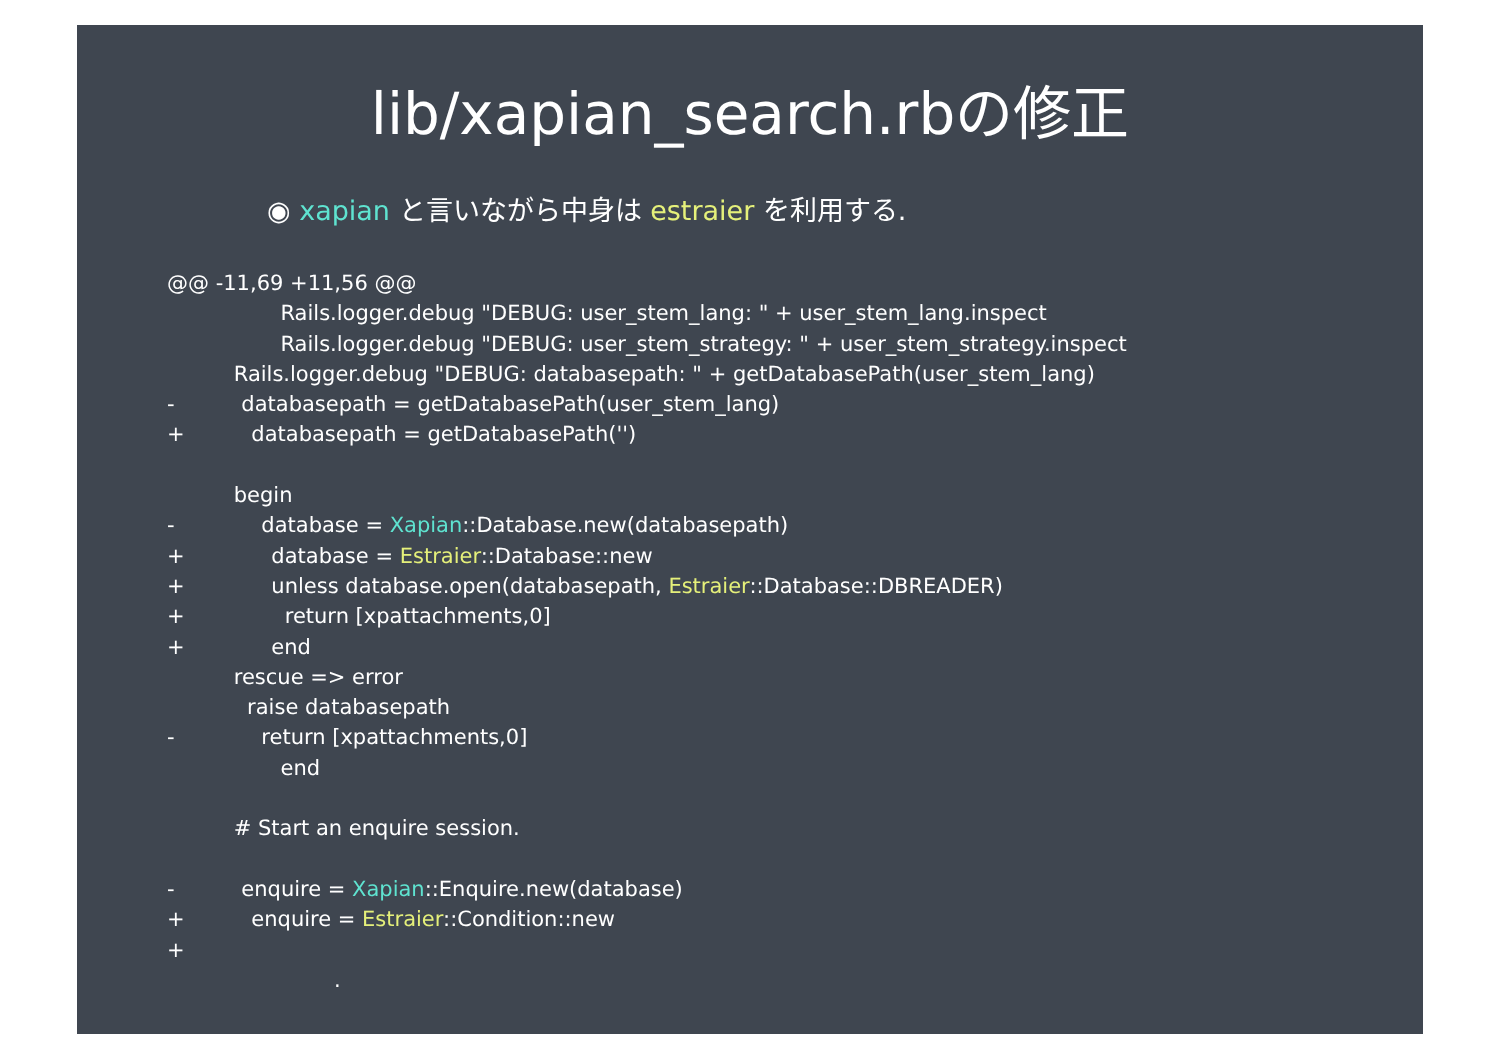lib/xapian_search.rbの修正
◉ xapian と言いながら中身は estraier を利用する.
@@ -11,69 +11,56 @@ Rails.logger.debug "DEBUG: user_stem_lang: " + user_stem_lang.inspect Rails.logger.debug "DEBUG: user_stem_strategy: " + user_stem_strategy.inspect Rails.logger.debug "DEBUG: databasepath: " + getDatabasePath(user_stem_lang) - databasepath = getDatabasePath(user_stem_lang) + databasepath = getDatabasePath('') begin - database = Xapian::Database.new(databasepath) + database = Estraier::Database::new + unless database.open(databasepath, Estraier::Database::DBREADER) + return [xpattachments,0] + end rescue => error raise databasepath - return [xpattachments,0] end # Start an enquire session. - enquire = Xapian::Enquire.new(database) + enquire = Estraier::Condition::new + . .